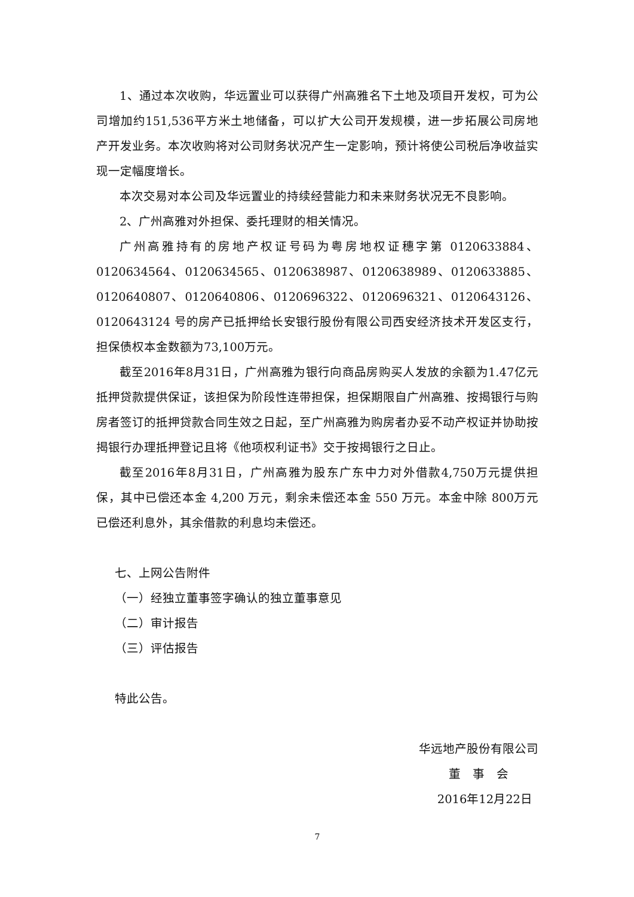1、通过本次收购，华远置业可以获得广州高雅名下土地及项目开发权，可为公司增加约151,536平方米土地储备，可以扩大公司开发规模，进一步拓展公司房地产开发业务。本次收购将对公司财务状况产生一定影响，预计将使公司税后净收益实现一定幅度增长。
本次交易对本公司及华远置业的持续经营能力和未来财务状况无不良影响。
2、广州高雅对外担保、委托理财的相关情况。
广州高雅持有的房地产权证号码为粤房地权证穗字第 0120633884、0120634564、0120634565、0120638987、0120638989、0120633885、0120640807、0120640806、0120696322、0120696321、0120643126、0120643124 号的房产已抵押给长安银行股份有限公司西安经济技术开发区支行，担保债权本金数额为73,100万元。
截至2016年8月31日，广州高雅为银行向商品房购买人发放的余额为1.47亿元抵押贷款提供保证，该担保为阶段性连带担保，担保期限自广州高雅、按揭银行与购房者签订的抵押贷款合同生效之日起，至广州高雅为购房者办妥不动产权证并协助按揭银行办理抵押登记且将《他项权利证书》交于按揭银行之日止。
截至2016年8月31日，广州高雅为股东广东中力对外借款4,750万元提供担保，其中已偿还本金 4,200 万元，剩余未偿还本金 550 万元。本金中除 800万元已偿还利息外，其余借款的利息均未偿还。
七、上网公告附件
（一）经独立董事签字确认的独立董事意见
（二）审计报告
（三）评估报告
特此公告。
华远地产股份有限公司
董　事　会
2016年12月22日
7